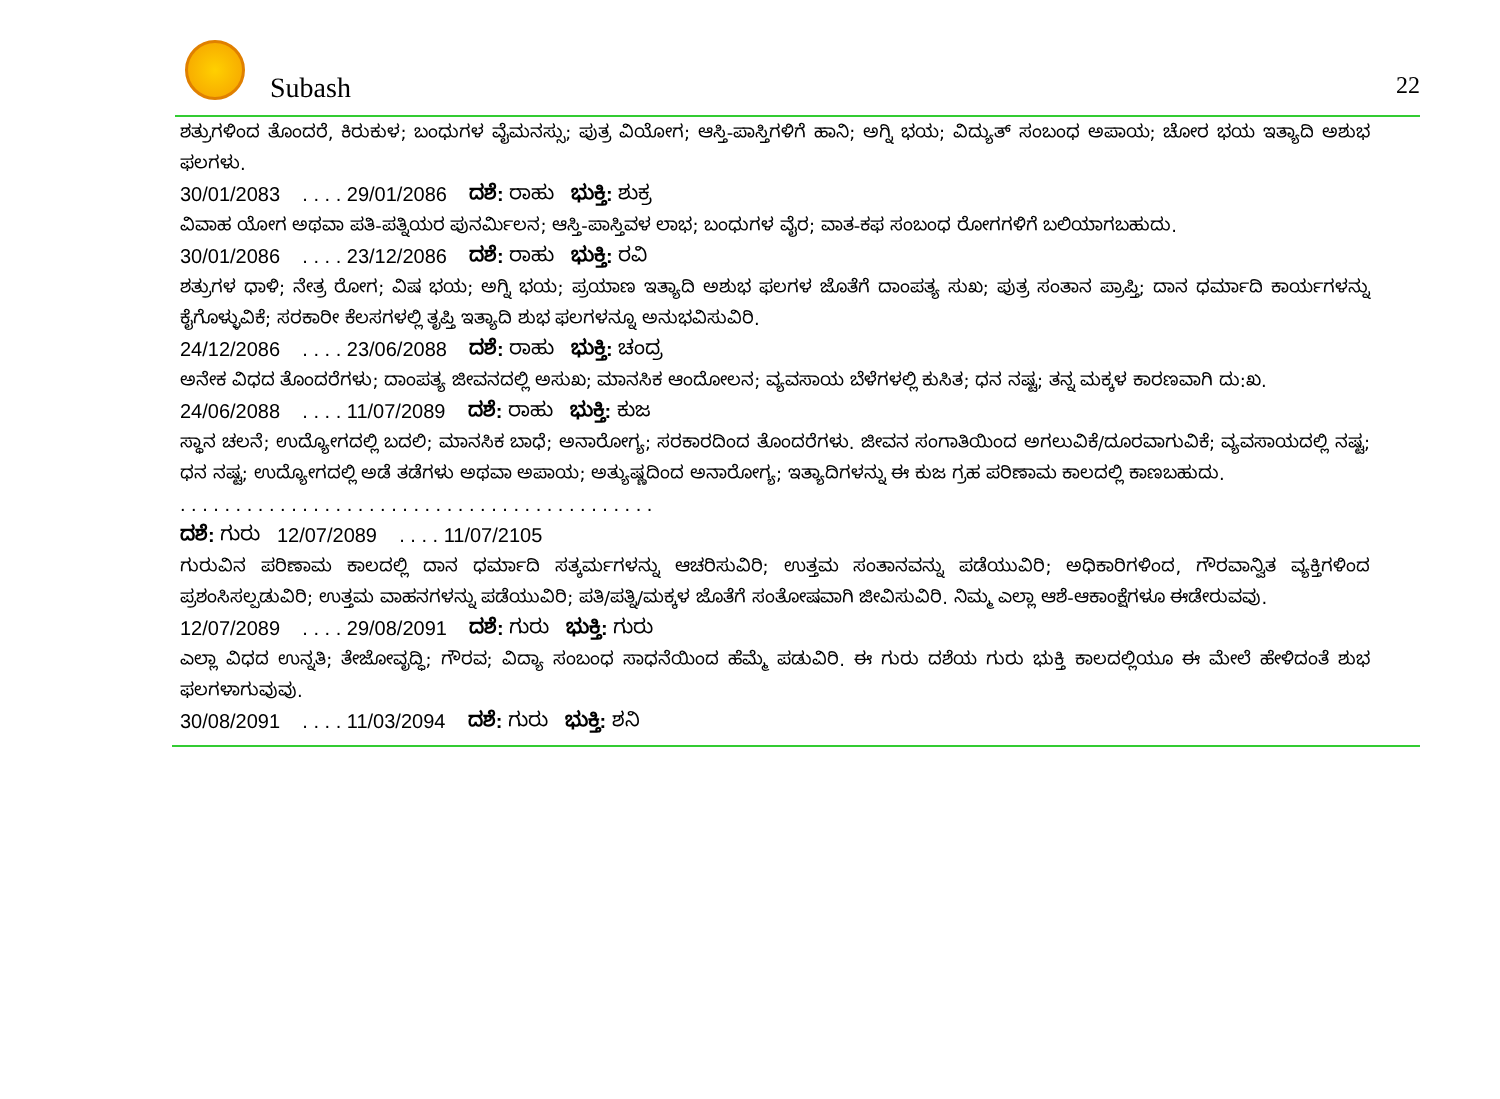Subash 22
ಶತ್ರುಗಳಿಂದ ತೊಂದರೆ, ಕಿರುಕುಳ; ಬಂಧುಗಳ ವೈಮನಸ್ಸು; ಪುತ್ರ ವಿಯೋಗ; ಆಸ್ತಿ-ಪಾಸ್ತಿಗಳಿಗೆ ಹಾನಿ; ಅಗ್ನಿ ಭಯ; ವಿದ್ಯುತ್ ಸಂಬಂಧ ಅಪಾಯ; ಚೋರ ಭಯ ಇತ್ಯಾದಿ ಅಶುಭ ಫಲಗಳು.
30/01/2083 . . . . 29/01/2086 ದಶೆ: ರಾಹು ಭುಕ್ತಿ: ಶುಕ್ರ
ವಿವಾಹ ಯೋಗ ಅಥವಾ ಪತಿ-ಪತ್ನಿಯರ ಪುನರ್ಮಿಲನ; ಆಸ್ತಿ-ಪಾಸ್ತಿವಳ ಲಾಭ; ಬಂಧುಗಳ ವೈರ; ವಾತ-ಕಫ ಸಂಬಂಧ ರೋಗಗಳಿಗೆ ಬಲಿಯಾಗಬಹುದು.
30/01/2086 . . . . 23/12/2086 ದಶೆ: ರಾಹು ಭುಕ್ತಿ: ರವಿ
ಶತ್ರುಗಳ ಧಾಳಿ; ನೇತ್ರ ರೋಗ; ವಿಷ ಭಯ; ಅಗ್ನಿ ಭಯ; ಪ್ರಯಾಣ ಇತ್ಯಾದಿ ಅಶುಭ ಫಲಗಳ ಜೊತೆಗೆ ದಾಂಪತ್ಯ ಸುಖ; ಪುತ್ರ ಸಂತಾನ ಪ್ರಾಪ್ತಿ; ದಾನ ಧರ್ಮಾದಿ ಕಾರ್ಯಗಳನ್ನು ಕೈಗೊಳ್ಳುವಿಕೆ; ಸರಕಾರೀ ಕೆಲಸಗಳಲ್ಲಿ ತೃಪ್ತಿ ಇತ್ಯಾದಿ ಶುಭ ಫಲಗಳನ್ನೂ ಅನುಭವಿಸುವಿರಿ.
24/12/2086 . . . . 23/06/2088 ದಶೆ: ರಾಹು ಭುಕ್ತಿ: ಚಂದ್ರ
ಅನೇಕ ವಿಧದ ತೊಂದರೆಗಳು; ದಾಂಪತ್ಯ ಜೀವನದಲ್ಲಿ ಅಸುಖ; ಮಾನಸಿಕ ಆಂದೋಲನ; ವ್ಯವಸಾಯ ಬೆಳೆಗಳಲ್ಲಿ ಕುಸಿತ; ಧನ ನಷ್ಟ; ತನ್ನ ಮಕ್ಕಳ ಕಾರಣವಾಗಿ ದು:ಖ.
24/06/2088 . . . . 11/07/2089 ದಶೆ: ರಾಹು ಭುಕ್ತಿ: ಕುಜ
ಸ್ಥಾನ ಚಲನೆ; ಉದ್ಯೋಗದಲ್ಲಿ ಬದಲಿ; ಮಾನಸಿಕ ಬಾಧೆ; ಅನಾರೋಗ್ಯ; ಸರಕಾರದಿಂದ ತೊಂದರೆಗಳು. ಜೀವನ ಸಂಗಾತಿಯಿಂದ ಅಗಲುವಿಕೆ/ದೂರವಾಗುವಿಕೆ; ವ್ಯವಸಾಯದಲ್ಲಿ ನಷ್ಟ; ಧನ ನಷ್ಟ; ಉದ್ಯೋಗದಲ್ಲಿ ಅಡೆ ತಡೆಗಳು ಅಥವಾ ಅಪಾಯ; ಅತ್ಯುಷ್ಣದಿಂದ ಅನಾರೋಗ್ಯ; ಇತ್ಯಾದಿಗಳನ್ನು ಈ ಕುಜ ಗ್ರಹ ಪರಿಣಾಮ ಕಾಲದಲ್ಲಿ ಕಾಣಬಹುದು.
. . . . . . . . . . . . . . . . . . . . . . . . . . . . . . . . . . . . . . . . . . .
ದಶೆ: ಗುರು 12/07/2089 . . . . 11/07/2105
ಗುರುವಿನ ಪರಿಣಾಮ ಕಾಲದಲ್ಲಿ ದಾನ ಧರ್ಮಾದಿ ಸತ್ಕರ್ಮಗಳನ್ನು ಆಚರಿಸುವಿರಿ; ಉತ್ತಮ ಸಂತಾನವನ್ನು ಪಡೆಯುವಿರಿ; ಅಧಿಕಾರಿಗಳಿಂದ, ಗೌರವಾನ್ವಿತ ವ್ಯಕ್ತಿಗಳಿಂದ ಪ್ರಶಂಸಿಸಲ್ಪಡುವಿರಿ; ಉತ್ತಮ ವಾಹನಗಳನ್ನು ಪಡೆಯುವಿರಿ; ಪತಿ/ಪತ್ನಿ/ಮಕ್ಕಳ ಜೊತೆಗೆ ಸಂತೋಷವಾಗಿ ಜೀವಿಸುವಿರಿ. ನಿಮ್ಮ ಎಲ್ಲಾ ಆಶೆ-ಆಕಾಂಕ್ಷೆಗಳೂ ಈಡೇರುವವು.
12/07/2089 . . . . 29/08/2091 ದಶೆ: ಗುರು ಭುಕ್ತಿ: ಗುರು
ಎಲ್ಲಾ ವಿಧದ ಉನ್ನತಿ; ತೇಜೋವೃದ್ಧಿ; ಗೌರವ; ವಿದ್ಯಾ ಸಂಬಂಧ ಸಾಧನೆಯಿಂದ ಹೆಮ್ಮೆ ಪಡುವಿರಿ. ಈ ಗುರು ದಶೆಯ ಗುರು ಭುಕ್ತಿ ಕಾಲದಲ್ಲಿಯೂ ಈ ಮೇಲೆ ಹೇಳಿದಂತೆ ಶುಭ ಫಲಗಳಾಗುವುವು.
30/08/2091 . . . . 11/03/2094 ದಶೆ: ಗುರು ಭುಕ್ತಿ: ಶನಿ